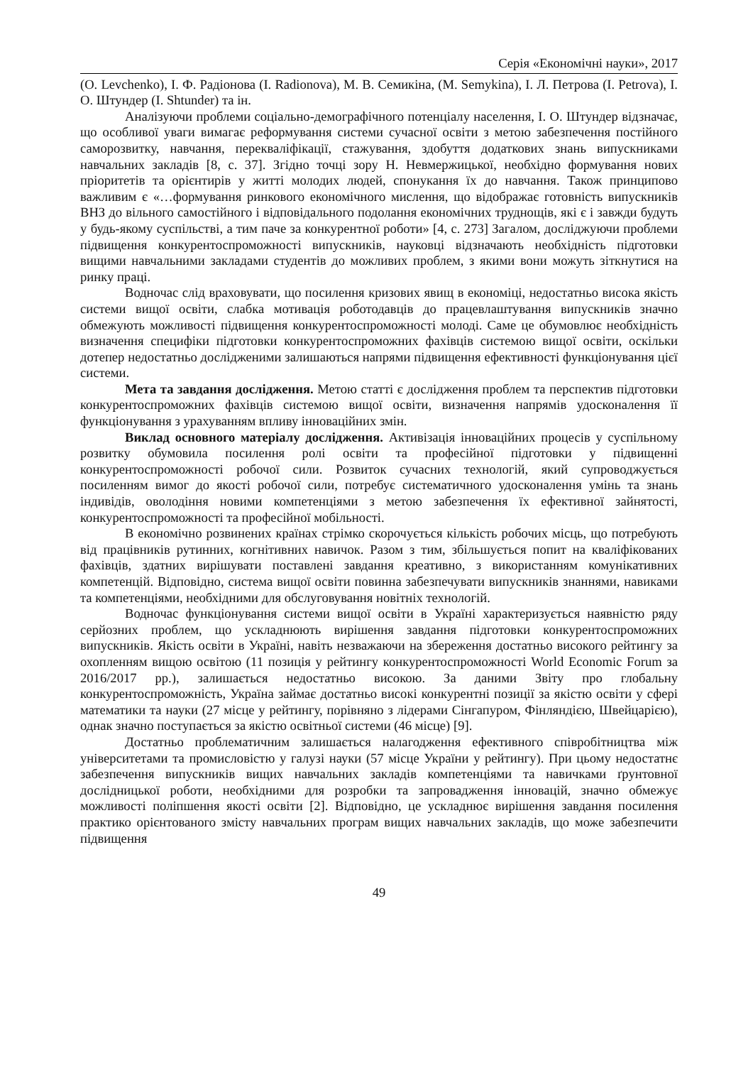Серія «Економічні науки», 2017
(O. Levchenko), І. Ф. Радіонова (I. Radionova), М. В. Семикіна, (M. Semykina), І. Л. Петрова (I. Petrova), І. О. Штундер (I. Shtunder) та ін.
Аналізуючи проблеми соціально-демографічного потенціалу населення, І. О. Штундер відзначає, що особливої уваги вимагає реформування системи сучасної освіти з метою забезпечення постійного саморозвитку, навчання, перекваліфікації, стажування, здобуття додаткових знань випускниками навчальних закладів [8, с. 37]. Згідно точці зору Н. Невмержицької, необхідно формування нових пріоритетів та орієнтирів у житті молодих людей, спонукання їх до навчання. Також принципово важливим є «…формування ринкового економічного мислення, що відображає готовність випускників ВНЗ до вільного самостійного і відповідального подолання економічних труднощів, які є і завжди будуть у будь-якому суспільстві, а тим паче за конкурентної роботи» [4, с. 273] Загалом, досліджуючи проблеми підвищення конкурентоспроможності випускників, науковці відзначають необхідність підготовки вищими навчальними закладами студентів до можливих проблем, з якими вони можуть зіткнутися на ринку праці.
Водночас слід враховувати, що посилення кризових явищ в економіці, недостатньо висока якість системи вищої освіти, слабка мотивація роботодавців до працевлаштування випускників значно обмежують можливості підвищення конкурентоспроможності молоді. Саме це обумовлює необхідність визначення специфіки підготовки конкурентоспроможних фахівців системою вищої освіти, оскільки дотепер недостатньо дослідженими залишаються напрями підвищення ефективності функціонування цієї системи.
Мета та завдання дослідження. Метою статті є дослідження проблем та перспектив підготовки конкурентоспроможних фахівців системою вищої освіти, визначення напрямів удосконалення її функціонування з урахуванням впливу інноваційних змін.
Виклад основного матеріалу дослідження. Активізація інноваційних процесів у суспільному розвитку обумовила посилення ролі освіти та професійної підготовки у підвищенні конкурентоспроможності робочої сили. Розвиток сучасних технологій, який супроводжується посиленням вимог до якості робочої сили, потребує систематичного удосконалення умінь та знань індивідів, оволодіння новими компетенціями з метою забезпечення їх ефективної зайнятості, конкурентоспроможності та професійної мобільності.
В економічно розвинених країнах стрімко скорочується кількість робочих місць, що потребують від працівників рутинних, когнітивних навичок. Разом з тим, збільшується попит на кваліфікованих фахівців, здатних вирішувати поставлені завдання креативно, з використанням комунікативних компетенцій. Відповідно, система вищої освіти повинна забезпечувати випускників знаннями, навиками та компетенціями, необхідними для обслуговування новітніх технологій.
Водночас функціонування системи вищої освіти в Україні характеризується наявністю ряду серйозних проблем, що ускладнюють вирішення завдання підготовки конкурентоспроможних випускників. Якість освіти в Україні, навіть незважаючи на збереження достатньо високого рейтингу за охопленням вищою освітою (11 позиція у рейтингу конкурентоспроможності World Economic Forum за 2016/2017 рр.), залишається недостатньо високою. За даними Звіту про глобальну конкурентоспроможність, Україна займає достатньо високі конкурентні позиції за якістю освіти у сфері математики та науки (27 місце у рейтингу, порівняно з лідерами Сінгапуром, Фінляндією, Швейцарією), однак значно поступається за якістю освітньої системи (46 місце) [9].
Достатньо проблематичним залишається налагодження ефективного співробітництва між університетами та промисловістю у галузі науки (57 місце України у рейтингу). При цьому недостатнє забезпечення випускників вищих навчальних закладів компетенціями та навичками ґрунтовної дослідницької роботи, необхідними для розробки та запровадження інновацій, значно обмежує можливості поліпшення якості освіти [2]. Відповідно, це ускладнює вирішення завдання посилення практико орієнтованого змісту навчальних програм вищих навчальних закладів, що може забезпечити підвищення
49